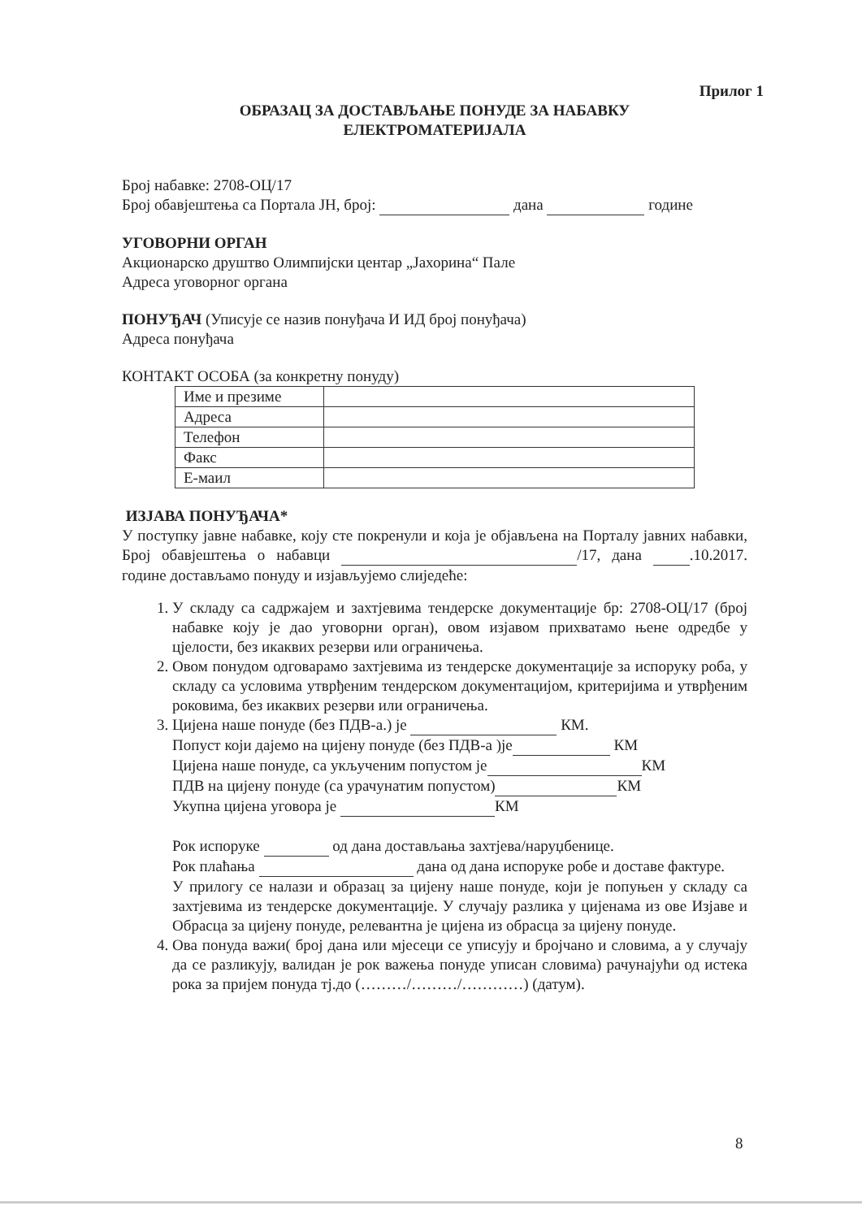Прилог 1
ОБРАЗАЦ ЗА ДОСТАВЉАЊЕ ПОНУДЕ ЗА НАБАВКУ
ЕЛЕКТРОМАТЕРИЈАЛА
Број набавке: 2708-ОЦ/17
Број обавјештења са Портала ЈН, број: дана године
УГОВОРНИ ОРГАН
Акционарско друштво Олимпијски центар „Јахорина“ Пале
Адреса уговорног органа
ПОНУЂАЧ (Уписује се назив понуђача И ИД број понуђача)
Адреса понуђача
КОНТАКТ ОСОБА (за конкретну понуду)
| Име и презиме | |
| Адреса | |
| Телефон | |
| Факс | |
| Е-маил | |
ИЗЈАВА ПОНУЂАЧА*
У поступку јавне набавке, коју сте покренули и која је објављена на Порталу јавних набавки, Број обавјештења о набавци /17, дана .10.2017. године достављамо понуду и изјављујемо слиједеће:
1. У складу са садржајем и захтјевима тендерске документације бр: 2708-ОЦ/17 (број набавке коју је дао уговорни орган), овом изјавом прихватамо њене одредбе у цјелости, без икаквих резерви или ограничења.
2. Овом понудом одговарамо захтјевима из тендерске документације за испоруку роба, у складу са условима утврђеним тендерском документацијом, критеријима и утврђеним роковима, без икаквих резерви или ограничења.
3. Цијена наше понуде (без ПДВ-а.) је КМ.
Попуст који дајемо на цијену понуде (без ПДВ-а )је КМ
Цијена наше понуде, са укљученим попустом је КМ
ПДВ на цијену понуде (са урачунатим попустом) КМ
Укупна цијена уговора је КМ
Рок испоруке од дана достављања захтјева/наруџбенице.
Рок плаћања дана од дана испоруке робе и доставе фактуре.
У прилогу се налази и образац за цијену наше понуде, који је попуњен у складу са захтјевима из тендерске документације. У случају разлика у цијенама из ове Изјаве и Обрасца за цијену понуде, релевантна је цијена из обрасца за цијену понуде.
4. Ова понуда важи( број дана или мјесеци се уписују и бројчано и словима, а у случају да се разликују, валидан је рок важења понуде уписан словима) рачунајући од истека рока за пријем понуда тј.до (………/………/…………) (датум).
8